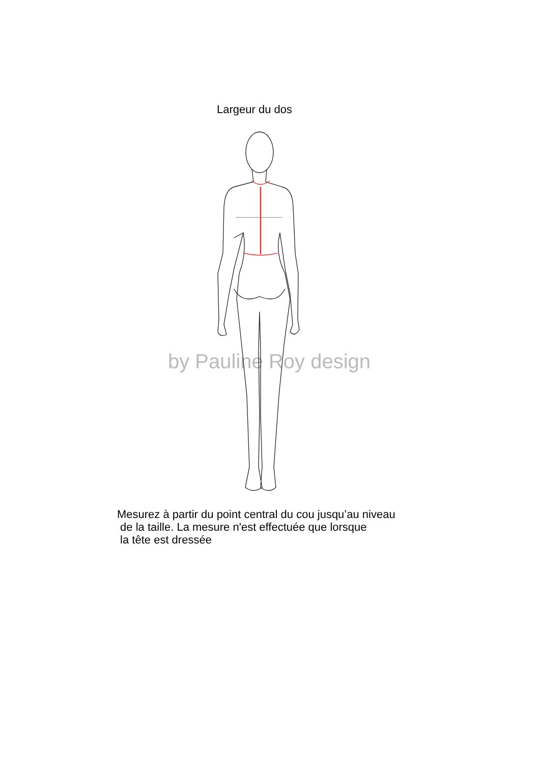Largeur du dos
by Pauline Roy design
Mesurez à partir du point central du cou jusqu’au niveau
de la taille. La mesure n'est effectuée que lorsque
la tête est dressée